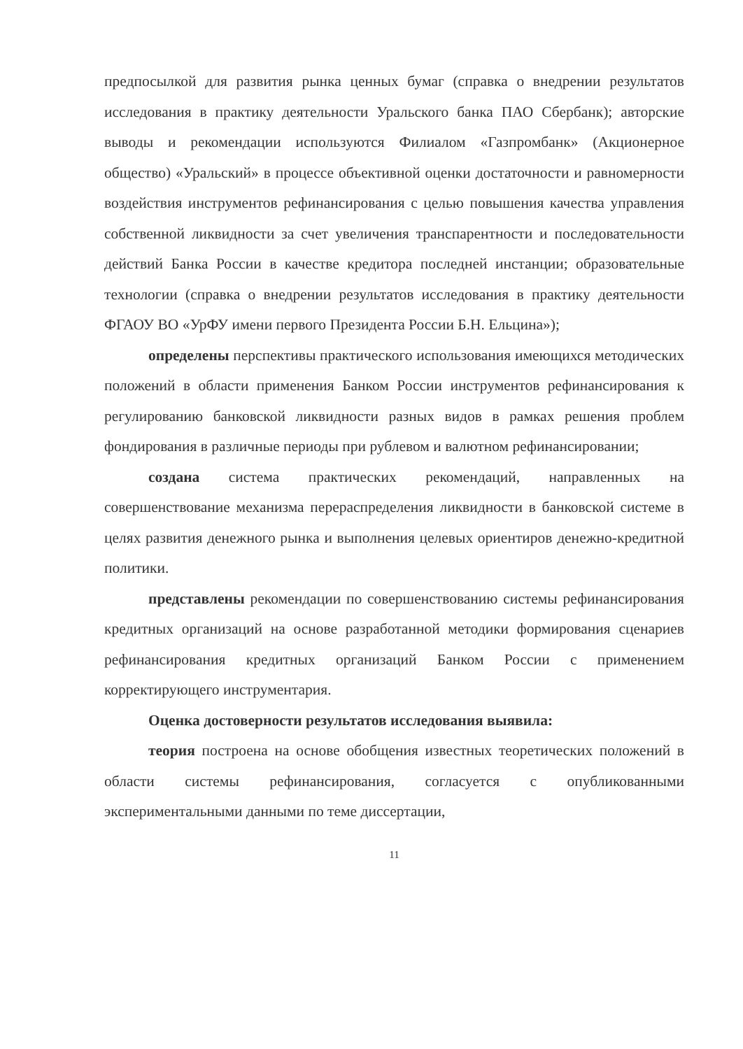предпосылкой для развития рынка ценных бумаг (справка о внедрении результатов исследования в практику деятельности Уральского банка ПАО Сбербанк); авторские выводы и рекомендации используются Филиалом «Газпромбанк» (Акционерное общество) «Уральский» в процессе объективной оценки достаточности и равномерности воздействия инструментов рефинансирования с целью повышения качества управления собственной ликвидности за счет увеличения транспарентности и последовательности действий Банка России в качестве кредитора последней инстанции; образовательные технологии (справка о внедрении результатов исследования в практику деятельности ФГАОУ ВО «УрФУ имени первого Президента России Б.Н. Ельцина»);
определены перспективы практического использования имеющихся методических положений в области применения Банком России инструментов рефинансирования к регулированию банковской ликвидности разных видов в рамках решения проблем фондирования в различные периоды при рублевом и валютном рефинансировании;
создана система практических рекомендаций, направленных на совершенствование механизма перераспределения ликвидности в банковской системе в целях развития денежного рынка и выполнения целевых ориентиров денежно-кредитной политики.
представлены рекомендации по совершенствованию системы рефинансирования кредитных организаций на основе разработанной методики формирования сценариев рефинансирования кредитных организаций Банком России с применением корректирующего инструментария.
Оценка достоверности результатов исследования выявила:
теория построена на основе обобщения известных теоретических положений в области системы рефинансирования, согласуется с опубликованными экспериментальными данными по теме диссертации,
11